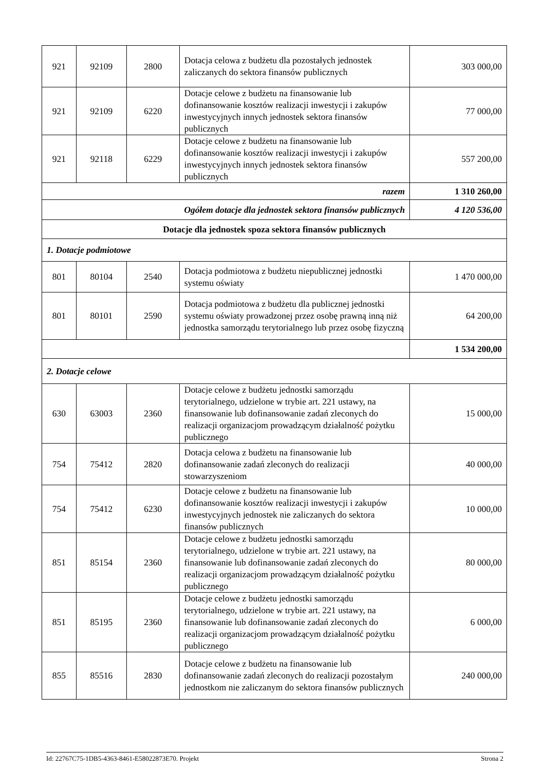| 921 | 92109 | 2800 | Dotacja celowa z budżetu dla pozostałych jednostek zaliczanych do sektora finansów publicznych | 303 000,00 |
| 921 | 92109 | 6220 | Dotacje celowe z budżetu na finansowanie lub dofinansowanie kosztów realizacji inwestycji i zakupów inwestycyjnych innych jednostek sektora finansów publicznych | 77 000,00 |
| 921 | 92118 | 6229 | Dotacje celowe z budżetu na finansowanie lub dofinansowanie kosztów realizacji inwestycji i zakupów inwestycyjnych innych jednostek sektora finansów publicznych | 557 200,00 |
| razem | | | | 1 310 260,00 |
| Ogółem dotacje dla jednostek sektora finansów publicznych | | | | 4 120 536,00 |
| Dotacje dla jednostek spoza sektora finansów publicznych | | | | |
| 1. Dotacje podmiotowe | | | | |
| 801 | 80104 | 2540 | Dotacja podmiotowa z budżetu niepublicznej jednostki systemu oświaty | 1 470 000,00 |
| 801 | 80101 | 2590 | Dotacja podmiotowa z budżetu dla publicznej jednostki systemu oświaty prowadzonej przez osobę prawną inną niż jednostka samorządu terytorialnego lub przez osobę fizyczną | 64 200,00 |
| | | | | 1 534 200,00 |
| 2. Dotacje celowe | | | | |
| 630 | 63003 | 2360 | Dotacje celowe z budżetu jednostki samorządu terytorialnego, udzielone w trybie art. 221 ustawy, na finansowanie lub dofinansowanie zadań zleconych do realizacji organizacjom prowadzącym działalność pożytku publicznego | 15 000,00 |
| 754 | 75412 | 2820 | Dotacja celowa z budżetu na finansowanie lub dofinansowanie zadań zleconych do realizacji stowarzyszeniom | 40 000,00 |
| 754 | 75412 | 6230 | Dotacje celowe z budżetu na finansowanie lub dofinansowanie kosztów realizacji inwestycji i zakupów inwestycyjnych jednostek nie zaliczanych do sektora finansów publicznych | 10 000,00 |
| 851 | 85154 | 2360 | Dotacje celowe z budżetu jednostki samorządu terytorialnego, udzielone w trybie art. 221 ustawy, na finansowanie lub dofinansowanie zadań zleconych do realizacji organizacjom prowadzącym działalność pożytku publicznego | 80 000,00 |
| 851 | 85195 | 2360 | Dotacje celowe z budżetu jednostki samorządu terytorialnego, udzielone w trybie art. 221 ustawy, na finansowanie lub dofinansowanie zadań zleconych do realizacji organizacjom prowadzącym działalność pożytku publicznego | 6 000,00 |
| 855 | 85516 | 2830 | Dotacje celowe z budżetu na finansowanie lub dofinansowanie zadań zleconych do realizacji pozostałym jednostkom nie zaliczanym do sektora finansów publicznych | 240 000,00 |
Id: 22767C75-1DB5-4363-8461-E58022873E70. Projekt Strona 2